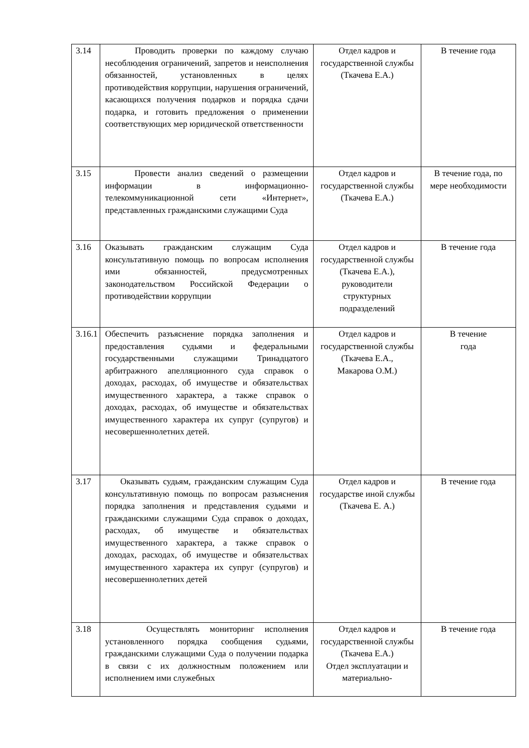| 3.14 | Проводить проверки по каждому случаю несоблюдения ограничений, запретов и неисполнения обязанностей, установленных в целях противодействия коррупции, нарушения ограничений, касающихся получения подарков и порядка сдачи подарка, и готовить предложения о применении соответствующих мер юридической ответственности | Отдел кадров и государственной службы (Ткачева Е.А.) | В течение года |
| 3.15 | Провести анализ сведений о размещении информации в информационно-телекоммуникационной сети «Интернет», представленных гражданскими служащими Суда | Отдел кадров и государственной службы (Ткачева Е.А.) | В течение года, по мере необходимости |
| 3.16 | Оказывать гражданским служащим Суда консультативную помощь по вопросам исполнения ими обязанностей, предусмотренных законодательством Российской Федерации о противодействии коррупции | Отдел кадров и государственной службы (Ткачева Е.А.), руководители структурных подразделений | В течение года |
| 3.16.1 | Обеспечить разъяснение порядка заполнения и предоставления судьями и федеральными государственными служащими Тринадцатого арбитражного апелляционного суда справок о доходах, расходах, об имуществе и обязательствах имущественного характера, а также справок о доходах, расходах, об имуществе и обязательствах имущественного характера их супруг (супругов) и несовершеннолетних детей. | Отдел кадров и государственной службы (Ткачева Е.А., Макарова О.М.) | В течение года |
| 3.17 | Оказывать судьям, гражданским служащим Суда консультативную помощь по вопросам разъяснения порядка заполнения и представления судьями и гражданскими служащими Суда справок о доходах, расходах, об имуществе и обязательствах имущественного характера, а также справок о доходах, расходах, об имуществе и обязательствах имущественного характера их супруг (супругов) и несовершеннолетних детей | Отдел кадров и государстве иной службы (Ткачева Е. А.) | В течение года |
| 3.18 | Осуществлять мониторинг исполнения установленного порядка сообщения судьями, гражданскими служащими Суда о получении подарка в связи с их должностным положением или исполнением ими служебных | Отдел кадров и государственной службы (Ткачева Е.А.) Отдел эксплуатации и материально- | В течение года |